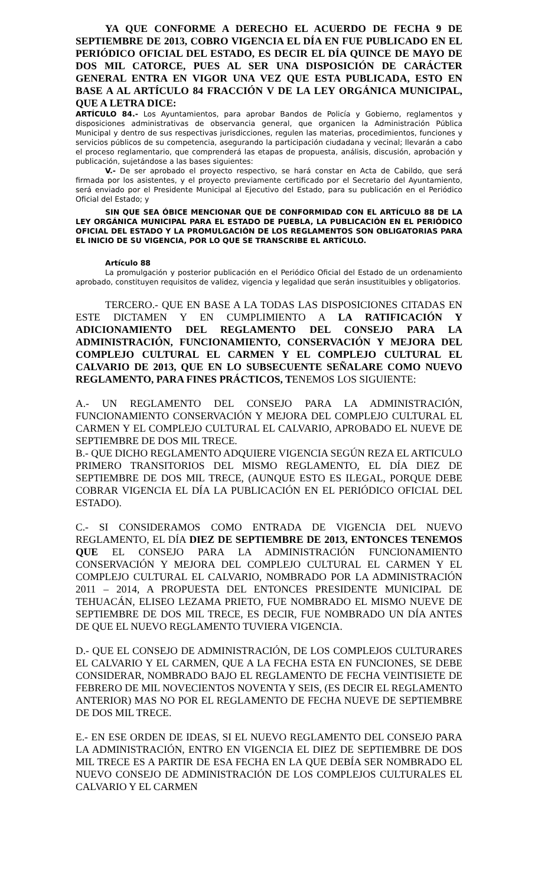YA QUE CONFORME A DERECHO EL ACUERDO DE FECHA 9 DE SEPTIEMBRE DE 2013, COBRO VIGENCIA EL DÍA EN FUE PUBLICADO EN EL PERIÓDICO OFICIAL DEL ESTADO, ES DECIR EL DÍA QUINCE DE MAYO DE DOS MIL CATORCE, PUES AL SER UNA DISPOSICIÓN DE CARÁCTER GENERAL ENTRA EN VIGOR UNA VEZ QUE ESTA PUBLICADA, ESTO EN BASE A AL ARTÍCULO 84 FRACCIÓN V DE LA LEY ORGÁNICA MUNICIPAL, QUE A LETRA DICE:
ARTÍCULO 84.- Los Ayuntamientos, para aprobar Bandos de Policía y Gobierno, reglamentos y disposiciones administrativas de observancia general, que organicen la Administración Pública Municipal y dentro de sus respectivas jurisdicciones, regulen las materias, procedimientos, funciones y servicios públicos de su competencia, asegurando la participación ciudadana y vecinal; llevarán a cabo el proceso reglamentario, que comprenderá las etapas de propuesta, análisis, discusión, aprobación y publicación, sujetándose a las bases siguientes:
V.- De ser aprobado el proyecto respectivo, se hará constar en Acta de Cabildo, que será firmada por los asistentes, y el proyecto previamente certificado por el Secretario del Ayuntamiento, será enviado por el Presidente Municipal al Ejecutivo del Estado, para su publicación en el Periódico Oficial del Estado; y
SIN QUE SEA ÓBICE MENCIONAR QUE DE CONFORMIDAD CON EL ARTÍCULO 88 DE LA LEY ORGÁNICA MUNICIPAL PARA EL ESTADO DE PUEBLA, LA PUBLICACIÓN EN EL PERIÓDICO OFICIAL DEL ESTADO Y LA PROMULGACIÓN DE LOS REGLAMENTOS SON OBLIGATORIAS PARA EL INICIO DE SU VIGENCIA, POR LO QUE SE TRANSCRIBE EL ARTÍCULO.
Artículo 88
La promulgación y posterior publicación en el Periódico Oficial del Estado de un ordenamiento aprobado, constituyen requisitos de validez, vigencia y legalidad que serán insustituibles y obligatorios.
TERCERO.- QUE EN BASE A LA TODAS LAS DISPOSICIONES CITADAS EN ESTE DICTAMEN Y EN CUMPLIMIENTO A LA RATIFICACIÓN Y ADICIONAMIENTO DEL REGLAMENTO DEL CONSEJO PARA LA ADMINISTRACIÓN, FUNCIONAMIENTO, CONSERVACIÓN Y MEJORA DEL COMPLEJO CULTURAL EL CARMEN Y EL COMPLEJO CULTURAL EL CALVARIO DE 2013, QUE EN LO SUBSECUENTE SEÑALARE COMO NUEVO REGLAMENTO, PARA FINES PRÁCTICOS, TENEMOS LOS SIGUIENTE:
A.- UN REGLAMENTO DEL CONSEJO PARA LA ADMINISTRACIÓN, FUNCIONAMIENTO CONSERVACIÓN Y MEJORA DEL COMPLEJO CULTURAL EL CARMEN Y EL COMPLEJO CULTURAL EL CALVARIO, APROBADO EL NUEVE DE SEPTIEMBRE DE DOS MIL TRECE.
B.- QUE DICHO REGLAMENTO ADQUIERE VIGENCIA SEGÚN REZA EL ARTICULO PRIMERO TRANSITORIOS DEL MISMO REGLAMENTO, EL DÍA DIEZ DE SEPTIEMBRE DE DOS MIL TRECE, (AUNQUE ESTO ES ILEGAL, PORQUE DEBE COBRAR VIGENCIA EL DÍA LA PUBLICACIÓN EN EL PERIÓDICO OFICIAL DEL ESTADO).
C.- SI CONSIDERAMOS COMO ENTRADA DE VIGENCIA DEL NUEVO REGLAMENTO, EL DÍA DIEZ DE SEPTIEMBRE DE 2013, ENTONCES TENEMOS QUE EL CONSEJO PARA LA ADMINISTRACIÓN FUNCIONAMIENTO CONSERVACIÓN Y MEJORA DEL COMPLEJO CULTURAL EL CARMEN Y EL COMPLEJO CULTURAL EL CALVARIO, NOMBRADO POR LA ADMINISTRACIÓN 2011 – 2014, A PROPUESTA DEL ENTONCES PRESIDENTE MUNICIPAL DE TEHUACÁN, ELISEO LEZAMA PRIETO, FUE NOMBRADO EL MISMO NUEVE DE SEPTIEMBRE DE DOS MIL TRECE, ES DECIR, FUE NOMBRADO UN DÍA ANTES DE QUE EL NUEVO REGLAMENTO TUVIERA VIGENCIA.
D.- QUE EL CONSEJO DE ADMINISTRACIÓN, DE LOS COMPLEJOS CULTURARES EL CALVARIO Y EL CARMEN, QUE A LA FECHA ESTA EN FUNCIONES, SE DEBE CONSIDERAR, NOMBRADO BAJO EL REGLAMENTO DE FECHA VEINTISIETE DE FEBRERO DE MIL NOVECIENTOS NOVENTA Y SEIS, (ES DECIR EL REGLAMENTO ANTERIOR) MAS NO POR EL REGLAMENTO DE FECHA NUEVE DE SEPTIEMBRE DE DOS MIL TRECE.
E.- EN ESE ORDEN DE IDEAS, SI EL NUEVO REGLAMENTO DEL CONSEJO PARA LA ADMINISTRACIÓN, ENTRO EN VIGENCIA EL DIEZ DE SEPTIEMBRE DE DOS MIL TRECE ES A PARTIR DE ESA FECHA EN LA QUE DEBÍA SER NOMBRADO EL NUEVO CONSEJO DE ADMINISTRACIÓN DE LOS COMPLEJOS CULTURALES EL CALVARIO Y EL CARMEN